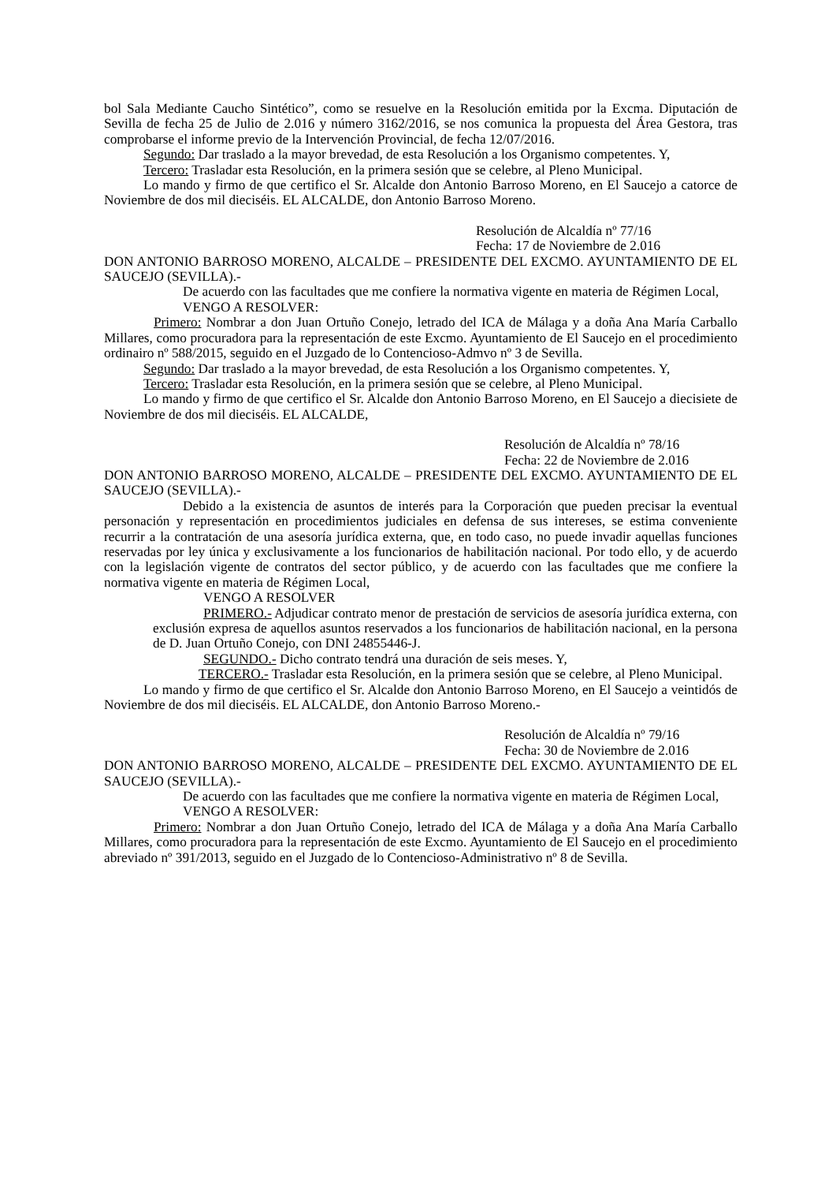bol Sala Mediante Caucho Sintético”, como se resuelve en la Resolución emitida por la Excma. Diputación de Sevilla de fecha 25 de Julio de 2.016 y número 3162/2016, se nos comunica la propuesta del Área Gestora, tras comprobarse el informe previo de la Intervención Provincial, de fecha 12/07/2016.
Segundo: Dar traslado a la mayor brevedad, de esta Resolución a los Organismo competentes. Y,
Tercero: Trasladar esta Resolución, en la primera sesión que se celebre, al Pleno Municipal.
Lo mando y firmo de que certifico el Sr. Alcalde don Antonio Barroso Moreno, en El Saucejo a catorce de Noviembre de dos mil dieciséis. EL ALCALDE, don Antonio Barroso Moreno.
Resolución de Alcaldía nº 77/16
Fecha: 17 de Noviembre de 2.016
DON ANTONIO BARROSO MORENO, ALCALDE – PRESIDENTE DEL EXCMO. AYUNTAMIENTO DE EL SAUCEJO (SEVILLA).-
De acuerdo con las facultades que me confiere la normativa vigente en materia de Régimen Local,
VENGO A RESOLVER:
Primero: Nombrar a don Juan Ortuño Conejo, letrado del ICA de Málaga y a doña Ana María Carballo Millares, como procuradora para la representación de este Excmo. Ayuntamiento de El Saucejo en el procedimiento ordinairo nº 588/2015, seguido en el Juzgado de lo Contencioso-Admvo nº 3 de Sevilla.
Segundo: Dar traslado a la mayor brevedad, de esta Resolución a los Organismo competentes. Y,
Tercero: Trasladar esta Resolución, en la primera sesión que se celebre, al Pleno Municipal.
Lo mando y firmo de que certifico el Sr. Alcalde don Antonio Barroso Moreno, en El Saucejo a diecisiete de Noviembre de dos mil dieciséis. EL ALCALDE,
Resolución de Alcaldía nº 78/16
Fecha: 22 de Noviembre de 2.016
DON ANTONIO BARROSO MORENO, ALCALDE – PRESIDENTE DEL EXCMO. AYUNTAMIENTO DE EL SAUCEJO (SEVILLA).-
Debido a la existencia de asuntos de interés para la Corporación que pueden precisar la eventual personación y representación en procedimientos judiciales en defensa de sus intereses, se estima conveniente recurrir a la contratación de una asesoría jurídica externa, que, en todo caso, no puede invadir aquellas funciones reservadas por ley única y exclusivamente a los funcionarios de habilitación nacional. Por todo ello, y de acuerdo con la legislación vigente de contratos del sector público, y de acuerdo con las facultades que me confiere la normativa vigente en materia de Régimen Local,
VENGO A RESOLVER
PRIMERO.- Adjudicar contrato menor de prestación de servicios de asesoría jurídica externa, con exclusión expresa de aquellos asuntos reservados a los funcionarios de habilitación nacional, en la persona de D. Juan Ortuño Conejo, con DNI 24855446-J.
SEGUNDO.- Dicho contrato tendrá una duración de seis meses. Y,
TERCERO.- Trasladar esta Resolución, en la primera sesión que se celebre, al Pleno Municipal.
Lo mando y firmo de que certifico el Sr. Alcalde don Antonio Barroso Moreno, en El Saucejo a veintidós de Noviembre de dos mil dieciséis. EL ALCALDE, don Antonio Barroso Moreno.-
Resolución de Alcaldía nº 79/16
Fecha: 30 de Noviembre de 2.016
DON ANTONIO BARROSO MORENO, ALCALDE – PRESIDENTE DEL EXCMO. AYUNTAMIENTO DE EL SAUCEJO (SEVILLA).-
De acuerdo con las facultades que me confiere la normativa vigente en materia de Régimen Local,
VENGO A RESOLVER:
Primero: Nombrar a don Juan Ortuño Conejo, letrado del ICA de Málaga y a doña Ana María Carballo Millares, como procuradora para la representación de este Excmo. Ayuntamiento de El Saucejo en el procedimiento abreviado nº 391/2013, seguido en el Juzgado de lo Contencioso-Administrativo nº 8 de Sevilla.